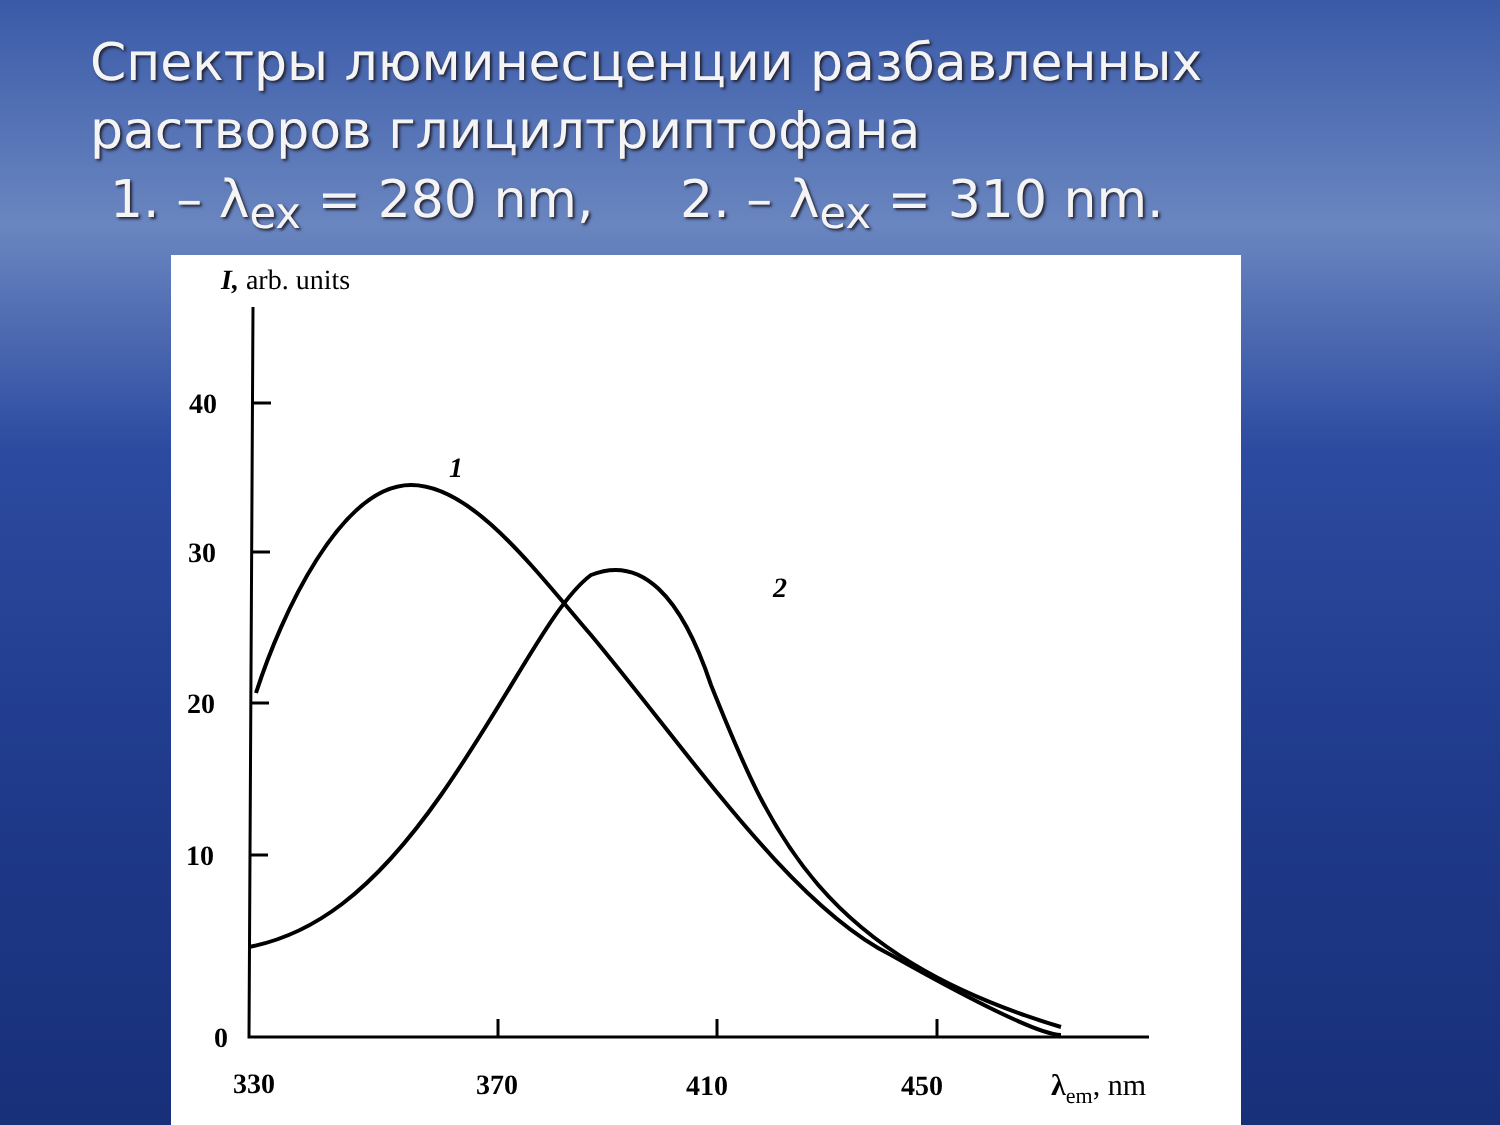Спектры люминесценции разбавленных
растворов глицилтриптофана
1. – λ<sub>ex</sub> = 280 nm, 2. – λ<sub>ex</sub> = 310 nm.
I, arb. units
40
30
20
10
0
330
370
410
450
λem, nm
1
2